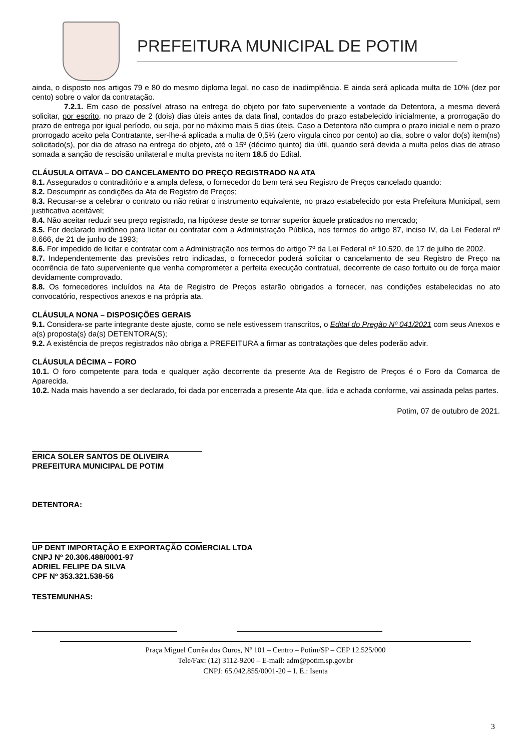PREFEITURA MUNICIPAL DE POTIM
ainda, o disposto nos artigos 79 e 80 do mesmo diploma legal, no caso de inadimplência. E ainda será aplicada multa de 10% (dez por cento) sobre o valor da contratação.
7.2.1. Em caso de possível atraso na entrega do objeto por fato superveniente a vontade da Detentora, a mesma deverá solicitar, por escrito, no prazo de 2 (dois) dias úteis antes da data final, contados do prazo estabelecido inicialmente, a prorrogação do prazo de entrega por igual período, ou seja, por no máximo mais 5 dias úteis. Caso a Detentora não cumpra o prazo inicial e nem o prazo prorrogado aceito pela Contratante, ser-lhe-á aplicada a multa de 0,5% (zero vírgula cinco por cento) ao dia, sobre o valor do(s) item(ns) solicitado(s), por dia de atraso na entrega do objeto, até o 15º (décimo quinto) dia útil, quando será devida a multa pelos dias de atraso somada a sanção de rescisão unilateral e multa prevista no item 18.5 do Edital.
CLÁUSULA OITAVA – DO CANCELAMENTO DO PREÇO REGISTRADO NA ATA
8.1. Assegurados o contraditório e a ampla defesa, o fornecedor do bem terá seu Registro de Preços cancelado quando:
8.2. Descumprir as condições da Ata de Registro de Preços;
8.3. Recusar-se a celebrar o contrato ou não retirar o instrumento equivalente, no prazo estabelecido por esta Prefeitura Municipal, sem justificativa aceitável;
8.4. Não aceitar reduzir seu preço registrado, na hipótese deste se tornar superior àquele praticados no mercado;
8.5. For declarado inidôneo para licitar ou contratar com a Administração Pública, nos termos do artigo 87, inciso IV, da Lei Federal nº 8.666, de 21 de junho de 1993;
8.6. For impedido de licitar e contratar com a Administração nos termos do artigo 7º da Lei Federal nº 10.520, de 17 de julho de 2002.
8.7. Independentemente das previsões retro indicadas, o fornecedor poderá solicitar o cancelamento de seu Registro de Preço na ocorrência de fato superveniente que venha comprometer a perfeita execução contratual, decorrente de caso fortuito ou de força maior devidamente comprovado.
8.8. Os fornecedores incluídos na Ata de Registro de Preços estarão obrigados a fornecer, nas condições estabelecidas no ato convocatório, respectivos anexos e na própria ata.
CLÁUSULA NONA – DISPOSIÇÕES GERAIS
9.1. Considera-se parte integrante deste ajuste, como se nele estivessem transcritos, o Edital do Pregão Nº 041/2021 com seus Anexos e a(s) proposta(s) da(s) DETENTORA(S);
9.2. A existência de preços registrados não obriga a PREFEITURA a firmar as contratações que deles poderão advir.
CLÁUSULA DÉCIMA – FORO
10.1. O foro competente para toda e qualquer ação decorrente da presente Ata de Registro de Preços é o Foro da Comarca de Aparecida.
10.2. Nada mais havendo a ser declarado, foi dada por encerrada a presente Ata que, lida e achada conforme, vai assinada pelas partes.
Potim, 07 de outubro de 2021.
ERICA SOLER SANTOS DE OLIVEIRA
PREFEITURA MUNICIPAL DE POTIM
DETENTORA:
UP DENT IMPORTAÇÃO E EXPORTAÇÃO COMERCIAL LTDA
CNPJ Nº 20.306.488/0001-97
ADRIEL FELIPE DA SILVA
CPF Nº 353.321.538-56
TESTEMUNHAS:
Praça Miguel Corrêa dos Ouros, Nº 101 – Centro – Potim/SP – CEP 12.525/000
Tele/Fax: (12) 3112-9200 – E-mail: adm@potim.sp.gov.br
CNPJ: 65.042.855/0001-20 – I. E.: Isenta
3